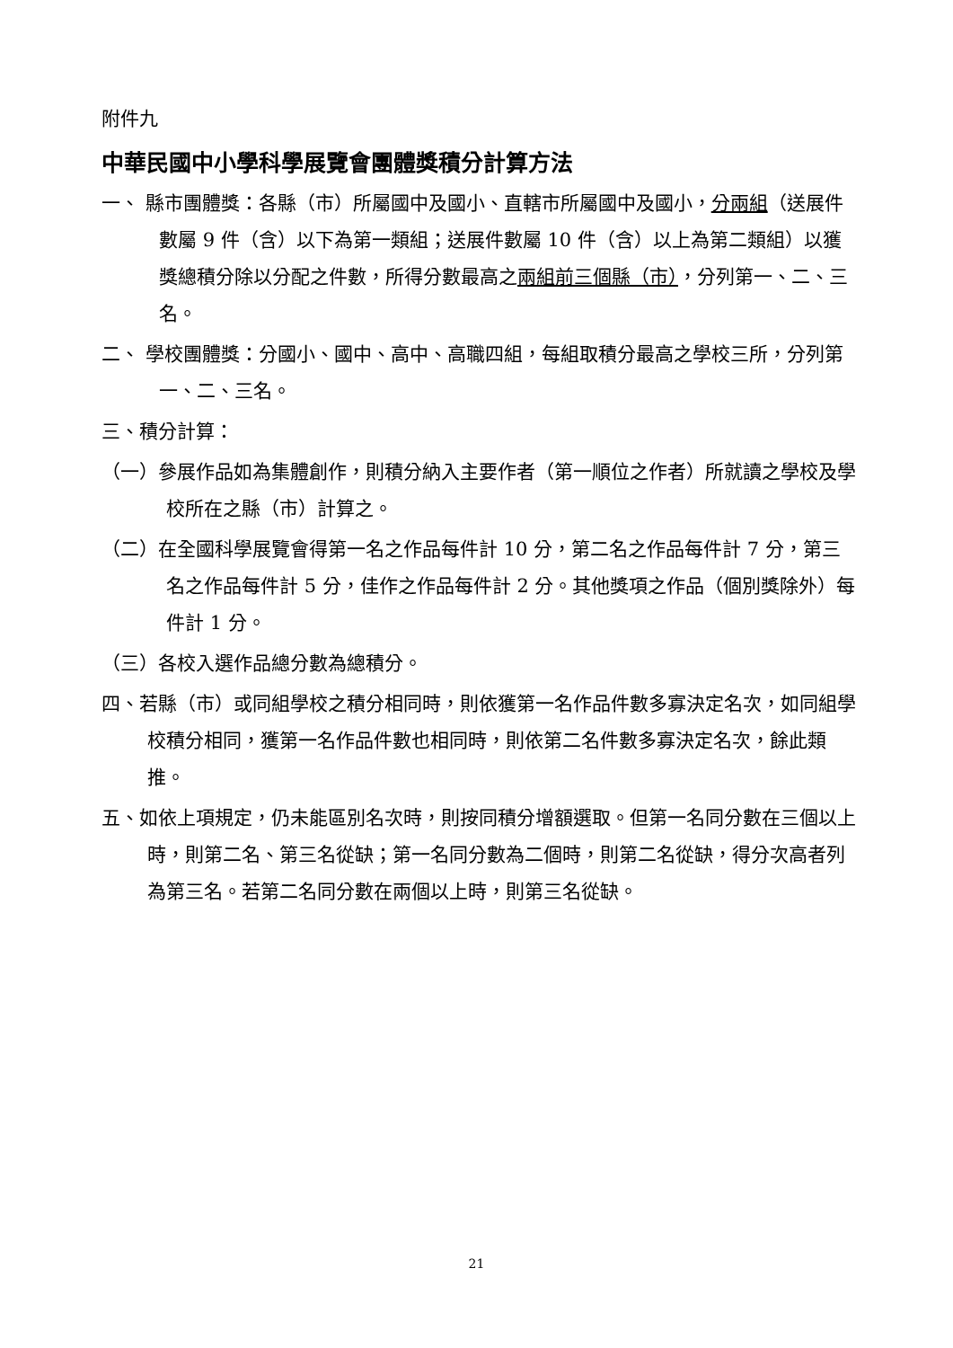附件九
中華民國中小學科學展覽會團體獎積分計算方法
一、 縣市團體獎：各縣（市）所屬國中及國小、直轄市所屬國中及國小，分兩組（送展件數屬 9 件（含）以下為第一類組；送展件數屬 10 件（含）以上為第二類組）以獲獎總積分除以分配之件數，所得分數最高之兩組前三個縣（市），分列第一、二、三名。
二、 學校團體獎：分國小、國中、高中、高職四組，每組取積分最高之學校三所，分列第一、二、三名。
三、積分計算：
（一）參展作品如為集體創作，則積分納入主要作者（第一順位之作者）所就讀之學校及學校所在之縣（市）計算之。
（二）在全國科學展覽會得第一名之作品每件計 10 分，第二名之作品每件計 7 分，第三名之作品每件計 5 分，佳作之作品每件計 2 分。其他獎項之作品（個別獎除外）每件計 1 分。
（三）各校入選作品總分數為總積分。
四、若縣（市）或同組學校之積分相同時，則依獲第一名作品件數多寡決定名次，如同組學校積分相同，獲第一名作品件數也相同時，則依第二名件數多寡決定名次，餘此類推。
五、如依上項規定，仍未能區別名次時，則按同積分增額選取。但第一名同分數在三個以上時，則第二名、第三名從缺；第一名同分數為二個時，則第二名從缺，得分次高者列為第三名。若第二名同分數在兩個以上時，則第三名從缺。
21